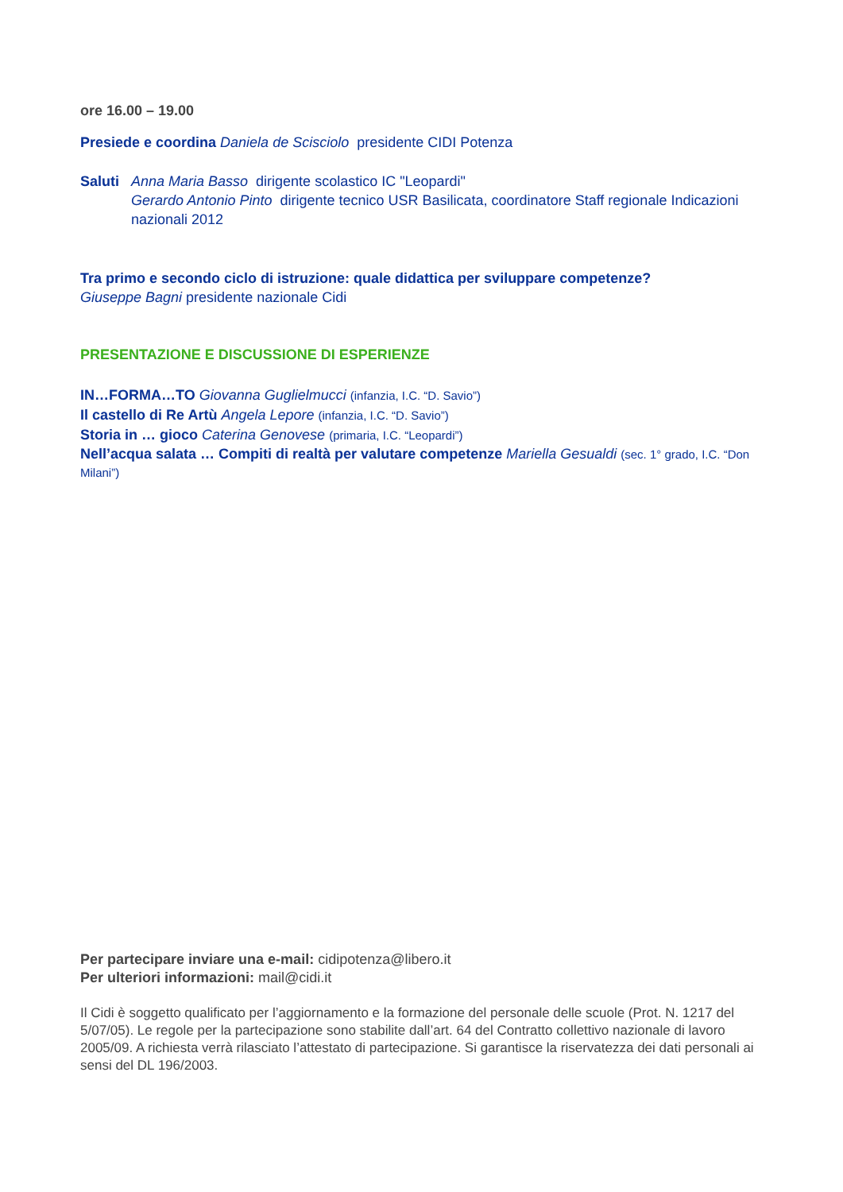ore 16.00 – 19.00
Presiede e coordina Daniela de Scisciolo presidente CIDI Potenza
Saluti
Anna Maria Basso dirigente scolastico IC "Leopardi"
Gerardo Antonio Pinto dirigente tecnico USR Basilicata, coordinatore Staff regionale Indicazioni nazionali 2012
Tra primo e secondo ciclo di istruzione: quale didattica per sviluppare competenze?
Giuseppe Bagni presidente nazionale Cidi
PRESENTAZIONE E DISCUSSIONE DI ESPERIENZE
IN…FORMA…TO Giovanna Guglielmucci (infanzia, I.C. “D. Savio”)
Il castello di Re Artù Angela Lepore (infanzia, I.C. “D. Savio”)
Storia in … gioco Caterina Genovese (primaria, I.C. “Leopardi”)
Nell’acqua salata … Compiti di realtà per valutare competenze Mariella Gesualdi (sec. 1° grado, I.C. “Don Milani”)
Per partecipare inviare una e-mail: cidipotenza@libero.it
Per ulteriori informazioni: mail@cidi.it
Il Cidi è soggetto qualificato per l’aggiornamento e la formazione del personale delle scuole (Prot. N. 1217 del 5/07/05). Le regole per la partecipazione sono stabilite dall’art. 64 del Contratto collettivo nazionale di lavoro 2005/09. A richiesta verrà rilasciato l’attestato di partecipazione. Si garantisce la riservatezza dei dati personali ai sensi del DL 196/2003.